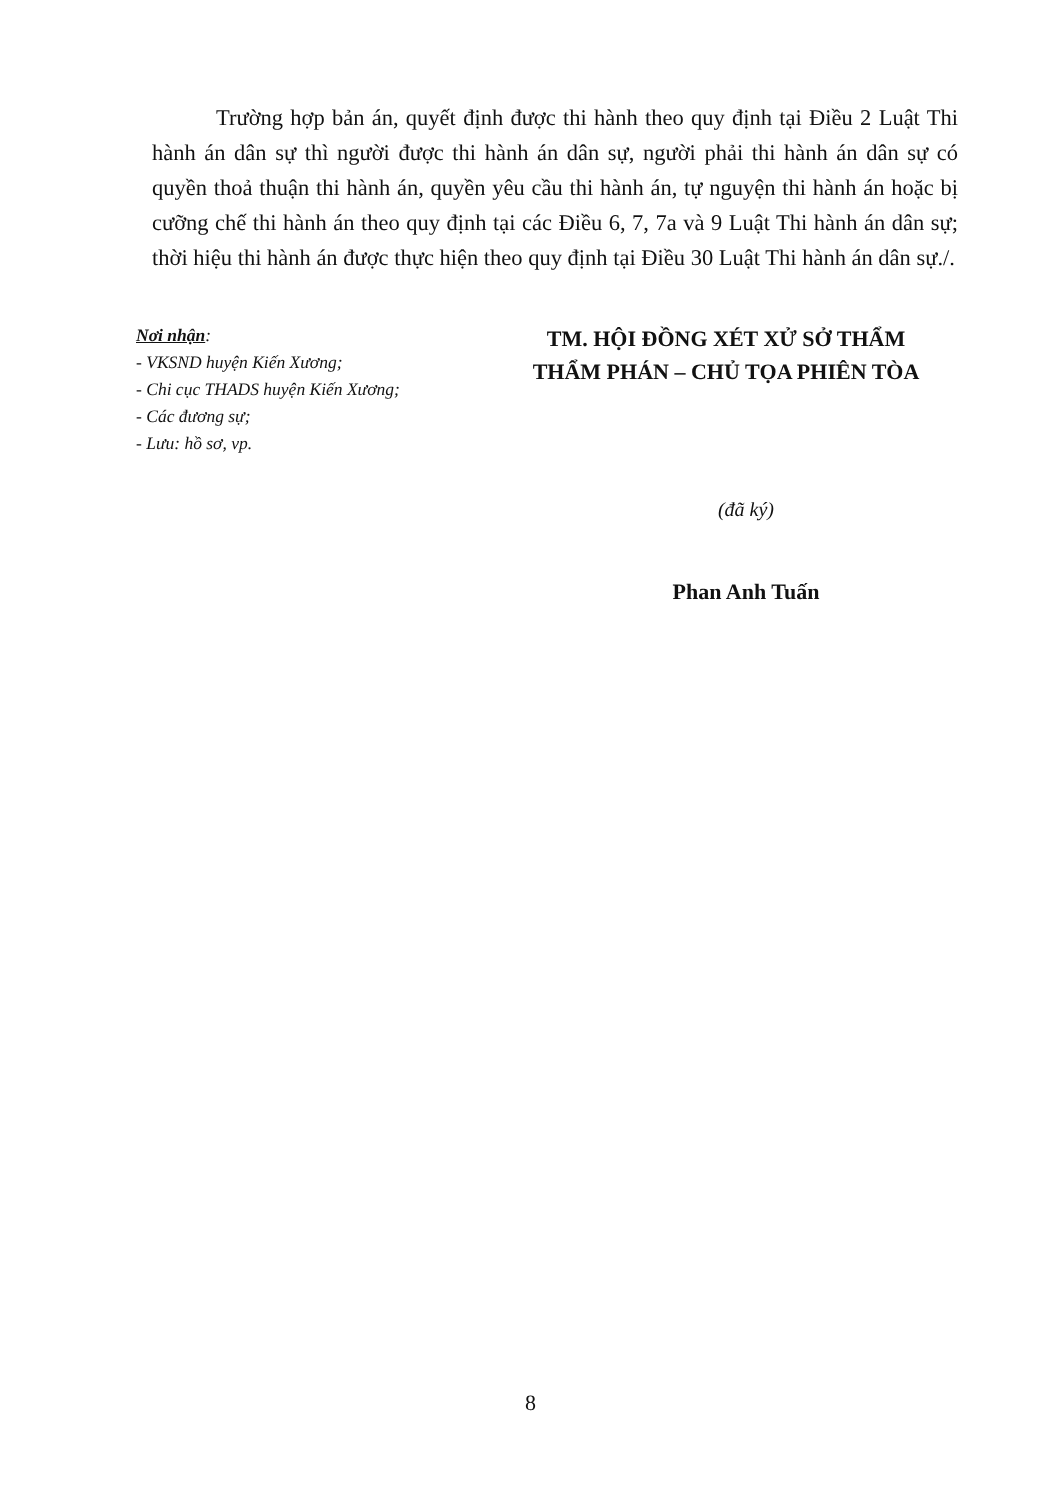Trường hợp bản án, quyết định được thi hành theo quy định tại Điều 2 Luật Thi hành án dân sự thì người được thi hành án dân sự, người phải thi hành án dân sự có quyền thoả thuận thi hành án, quyền yêu cầu thi hành án, tự nguyện thi hành án hoặc bị cưỡng chế thi hành án theo quy định tại các Điều 6, 7, 7a và 9 Luật Thi hành án dân sự; thời hiệu thi hành án được thực hiện theo quy định tại Điều 30 Luật Thi hành án dân sự./.
Nơi nhận:
- VKSND huyện Kiến Xương;
- Chi cục THADS huyện Kiến Xương;
- Các đương sự;
- Lưu: hồ sơ, vp.
TM. HỘI ĐỒNG XÉT XỬ SỞ THẨM
THẨM PHÁN – CHỦ TỌA PHIÊN TÒA
(đã ký)
Phan Anh Tuấn
8